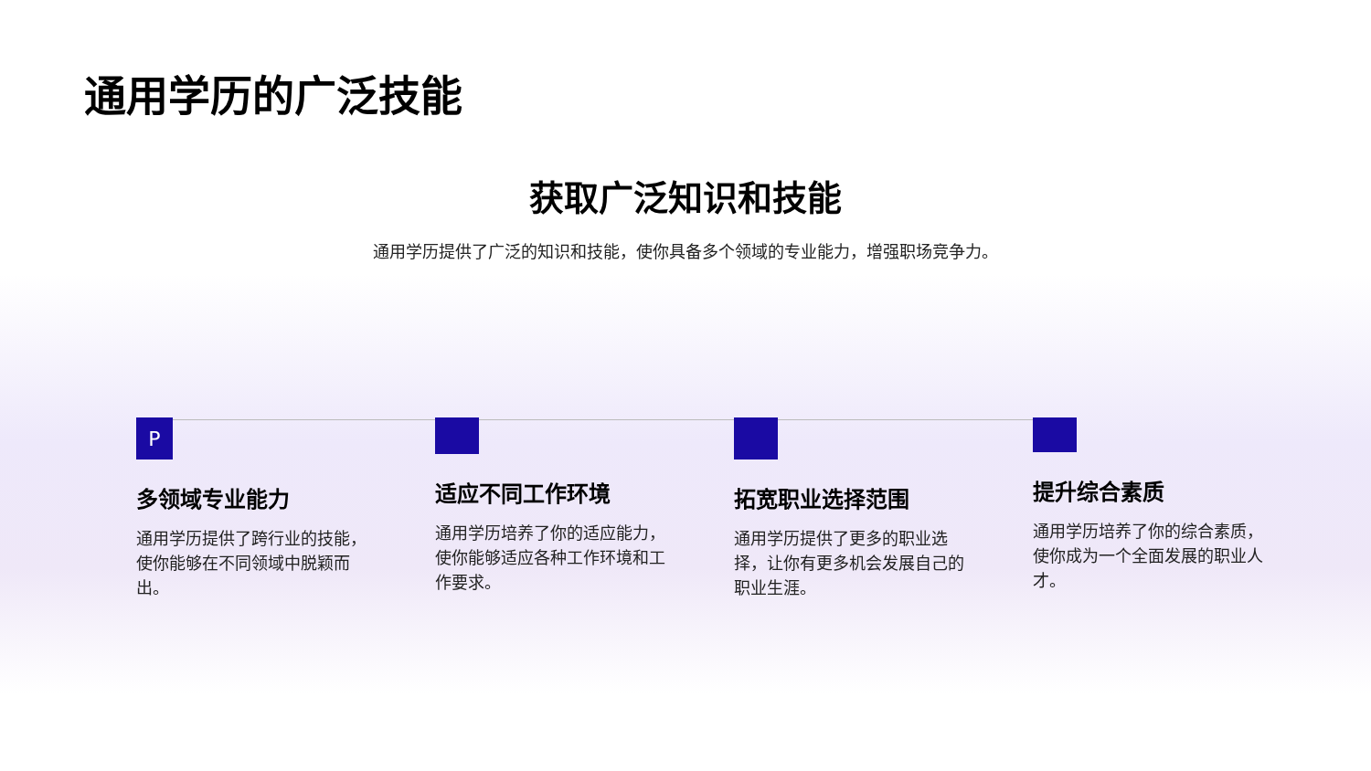通用学历的广泛技能
获取广泛知识和技能
通用学历提供了广泛的知识和技能，使你具备多个领域的专业能力，增强职场竞争力。
P
多领域专业能力
通用学历提供了跨行业的技能，使你能够在不同领域中脱颖而出。
适应不同工作环境
通用学历培养了你的适应能力，使你能够适应各种工作环境和工作要求。
拓宽职业选择范围
通用学历提供了更多的职业选择，让你有更多机会发展自己的职业生涯。
提升综合素质
通用学历培养了你的综合素质，使你成为一个全面发展的职业人才。